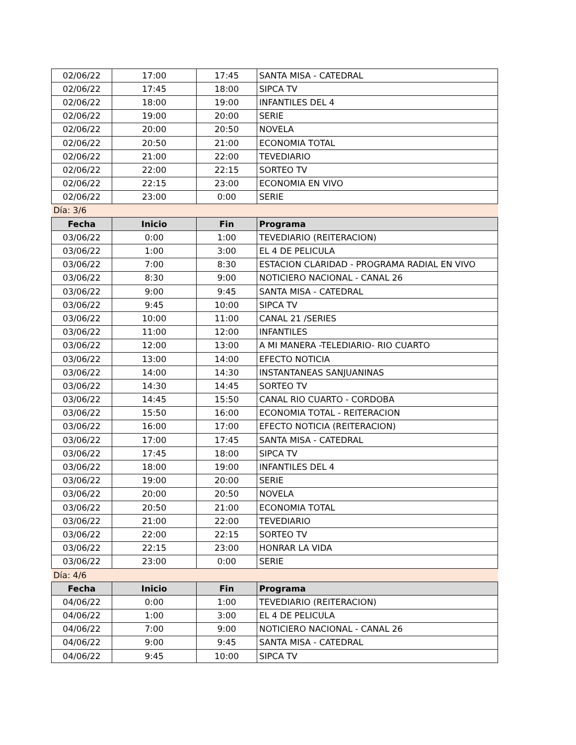| 02/06/22 | 17:00 | 17:45 | SANTA MISA - CATEDRAL |
| 02/06/22 | 17:45 | 18:00 | SIPCA TV |
| 02/06/22 | 18:00 | 19:00 | INFANTILES DEL 4 |
| 02/06/22 | 19:00 | 20:00 | SERIE |
| 02/06/22 | 20:00 | 20:50 | NOVELA |
| 02/06/22 | 20:50 | 21:00 | ECONOMIA TOTAL |
| 02/06/22 | 21:00 | 22:00 | TEVEDIARIO |
| 02/06/22 | 22:00 | 22:15 | SORTEO TV |
| 02/06/22 | 22:15 | 23:00 | ECONOMIA EN VIVO |
| 02/06/22 | 23:00 | 0:00 | SERIE |
| Día: 3/6 | | | |
| Fecha | Inicio | Fin | Programa |
| 03/06/22 | 0:00 | 1:00 | TEVEDIARIO (REITERACION) |
| 03/06/22 | 1:00 | 3:00 | EL 4 DE PELICULA |
| 03/06/22 | 7:00 | 8:30 | ESTACION CLARIDAD - PROGRAMA RADIAL EN VIVO |
| 03/06/22 | 8:30 | 9:00 | NOTICIERO NACIONAL - CANAL 26 |
| 03/06/22 | 9:00 | 9:45 | SANTA MISA - CATEDRAL |
| 03/06/22 | 9:45 | 10:00 | SIPCA TV |
| 03/06/22 | 10:00 | 11:00 | CANAL 21 /SERIES |
| 03/06/22 | 11:00 | 12:00 | INFANTILES |
| 03/06/22 | 12:00 | 13:00 | A MI MANERA -TELEDIARIO- RIO CUARTO |
| 03/06/22 | 13:00 | 14:00 | EFECTO NOTICIA |
| 03/06/22 | 14:00 | 14:30 | INSTANTANEAS SANJUANINAS |
| 03/06/22 | 14:30 | 14:45 | SORTEO TV |
| 03/06/22 | 14:45 | 15:50 | CANAL RIO CUARTO - CORDOBA |
| 03/06/22 | 15:50 | 16:00 | ECONOMIA TOTAL - REITERACION |
| 03/06/22 | 16:00 | 17:00 | EFECTO NOTICIA (REITERACION) |
| 03/06/22 | 17:00 | 17:45 | SANTA MISA - CATEDRAL |
| 03/06/22 | 17:45 | 18:00 | SIPCA TV |
| 03/06/22 | 18:00 | 19:00 | INFANTILES DEL 4 |
| 03/06/22 | 19:00 | 20:00 | SERIE |
| 03/06/22 | 20:00 | 20:50 | NOVELA |
| 03/06/22 | 20:50 | 21:00 | ECONOMIA TOTAL |
| 03/06/22 | 21:00 | 22:00 | TEVEDIARIO |
| 03/06/22 | 22:00 | 22:15 | SORTEO TV |
| 03/06/22 | 22:15 | 23:00 | HONRAR LA VIDA |
| 03/06/22 | 23:00 | 0:00 | SERIE |
| Día: 4/6 | | | |
| Fecha | Inicio | Fin | Programa |
| 04/06/22 | 0:00 | 1:00 | TEVEDIARIO (REITERACION) |
| 04/06/22 | 1:00 | 3:00 | EL 4 DE PELICULA |
| 04/06/22 | 7:00 | 9:00 | NOTICIERO NACIONAL - CANAL 26 |
| 04/06/22 | 9:00 | 9:45 | SANTA MISA - CATEDRAL |
| 04/06/22 | 9:45 | 10:00 | SIPCA TV |